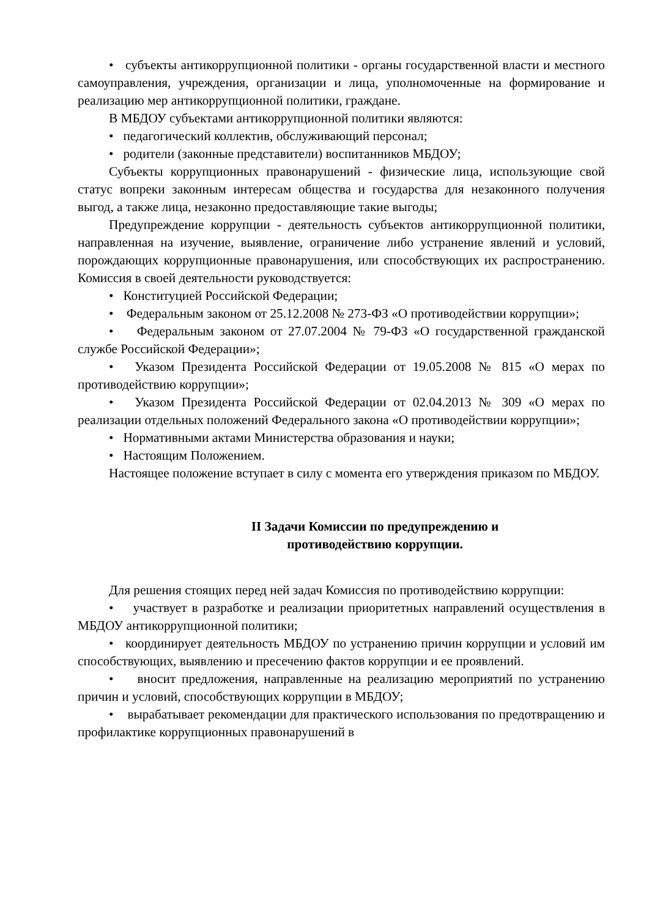• субъекты антикоррупционной политики - органы государственной власти и местного самоуправления, учреждения, организации и лица, уполномоченные на формирование и реализацию мер антикоррупционной политики, граждане.
В МБДОУ субъектами антикоррупционной политики являются:
• педагогический коллектив, обслуживающий персонал;
• родители (законные представители) воспитанников МБДОУ;
Субъекты коррупционных правонарушений - физические лица, использующие свой статус вопреки законным интересам общества и государства для незаконного получения выгод, а также лица, незаконно предоставляющие такие выгоды;
Предупреждение коррупции - деятельность субъектов антикоррупционной политики, направленная на изучение, выявление, ограничение либо устранение явлений и условий, порождающих коррупционные правонарушения, или способствующих их распространению. Комиссия в своей деятельности руководствуется:
• Конституцией Российской Федерации;
• Федеральным законом от 25.12.2008 № 273-ФЗ «О противодействии коррупции»;
• Федеральным законом от 27.07.2004 № 79-ФЗ «О государственной гражданской службе Российской Федерации»;
• Указом Президента Российской Федерации от 19.05.2008 № 815 «О мерах по противодействию коррупции»;
• Указом Президента Российской Федерации от 02.04.2013 № 309 «О мерах по реализации отдельных положений Федерального закона «О противодействии коррупции»;
• Нормативными актами Министерства образования и науки;
• Настоящим Положением.
Настоящее положение вступает в силу с момента его утверждения приказом по МБДОУ.
II Задачи Комиссии по предупреждению и
противодействию коррупции.
Для решения стоящих перед ней задач Комиссия по противодействию коррупции:
• участвует в разработке и реализации приоритетных направлений осуществления в МБДОУ антикоррупционной политики;
• координирует деятельность МБДОУ по устранению причин коррупции и условий им способствующих, выявлению и пресечению фактов коррупции и ее проявлений.
• вносит предложения, направленные на реализацию мероприятий по устранению причин и условий, способствующих коррупции в МБДОУ;
• вырабатывает рекомендации для практического использования по предотвращению и профилактике коррупционных правонарушений в